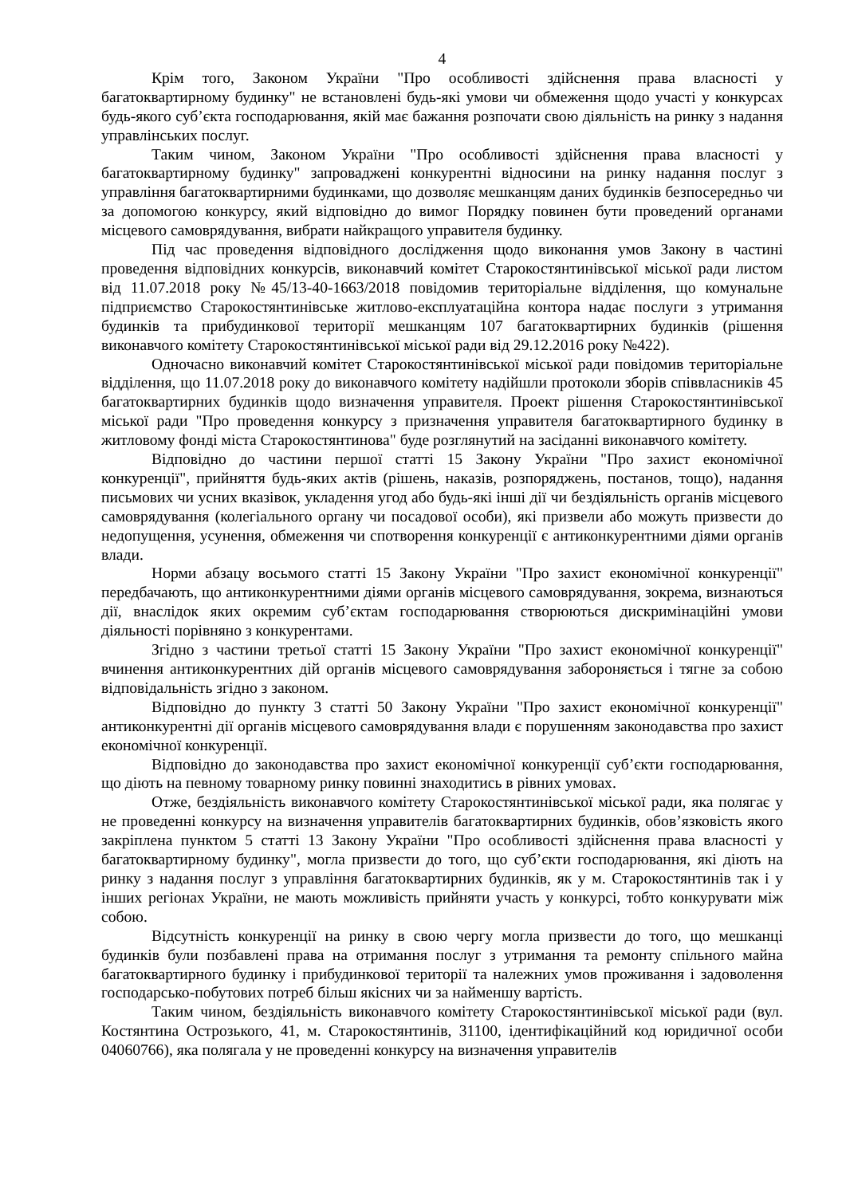4
Крім того, Законом України "Про особливості здійснення права власності у багатоквартирному будинку" не встановлені будь-які умови чи обмеження щодо участі у конкурсах будь-якого суб’єкта господарювання, якій має бажання розпочати свою діяльність на ринку з надання управлінських послуг.
Таким чином, Законом України "Про особливості здійснення права власності у багатоквартирному будинку" запроваджені конкурентні відносини на ринку надання послуг з управління багатоквартирними будинками, що дозволяє мешканцям даних будинків безпосередньо чи за допомогою конкурсу, який відповідно до вимог Порядку повинен бути проведений органами місцевого самоврядування, вибрати найкращого управителя будинку.
Під час проведення відповідного дослідження щодо виконання умов Закону в частині проведення відповідних конкурсів, виконавчий комітет Старокостянтинівської міської ради листом від 11.07.2018 року №45/13-40-1663/2018 повідомив територіальне відділення, що комунальне підприємство Старокостянтинівське житлово-експлуатаційна контора надає послуги з утримання будинків та прибудинкової території мешканцям 107 багатоквартирних будинків (рішення виконавчого комітету Старокостянтинівської міської ради від 29.12.2016 року №422).
Одночасно виконавчий комітет Старокостянтинівської міської ради повідомив територіальне відділення, що 11.07.2018 року до виконавчого комітету надійшли протоколи зборів співвласників 45 багатоквартирних будинків щодо визначення управителя. Проект рішення Старокостянтинівської міської ради "Про проведення конкурсу з призначення управителя багатоквартирного будинку в житловому фонді міста Старокостянтинова" буде розглянутий на засіданні виконавчого комітету.
Відповідно до частини першої статті 15 Закону України "Про захист економічної конкуренції", прийняття будь-яких актів (рішень, наказів, розпоряджень, постанов, тощо), надання письмових чи усних вказівок, укладення угод або будь-які інші дії чи бездіяльність органів місцевого самоврядування (колегіального органу чи посадової особи), які призвели або можуть призвести до недопущення, усунення, обмеження чи спотворення конкуренції є антиконкурентними діями органів влади.
Норми абзацу восьмого статті 15 Закону України "Про захист економічної конкуренції" передбачають, що антиконкурентними діями органів місцевого самоврядування, зокрема, визнаються дії, внаслідок яких окремим суб’єктам господарювання створюються дискримінаційні умови діяльності порівняно з конкурентами.
Згідно з частини третьої статті 15 Закону України "Про захист економічної конкуренції" вчинення антиконкурентних дій органів місцевого самоврядування забороняється і тягне за собою відповідальність згідно з законом.
Відповідно до пункту 3 статті 50 Закону України "Про захист економічної конкуренції" антиконкурентні дії органів місцевого самоврядування влади є порушенням законодавства про захист економічної конкуренції.
Відповідно до законодавства про захист економічної конкуренції суб’єкти господарювання, що діють на певному товарному ринку повинні знаходитись в рівних умовах.
Отже, бездіяльність виконавчого комітету Старокостянтинівської міської ради, яка полягає у не проведенні конкурсу на визначення управителів багатоквартирних будинків, обов’язковість якого закріплена пунктом 5 статті 13 Закону України "Про особливості здійснення права власності у багатоквартирному будинку", могла призвести до того, що суб’єкти господарювання, які діють на ринку з надання послуг з управління багатоквартирних будинків, як у м. Старокостянтинів так і у інших регіонах України, не мають можливість прийняти участь у конкурсі, тобто конкурувати між собою.
Відсутність конкуренції на ринку в свою чергу могла призвести до того, що мешканці будинків були позбавлені права на отримання послуг з утримання та ремонту спільного майна багатоквартирного будинку і прибудинкової території та належних умов проживання і задоволення господарсько-побутових потреб більш якісних чи за найменшу вартість.
Таким чином, бездіяльність виконавчого комітету Старокостянтинівської міської ради (вул. Костянтина Острозького, 41, м. Старокостянтинів, 31100, ідентифікаційний код юридичної особи 04060766), яка полягала у не проведенні конкурсу на визначення управителів